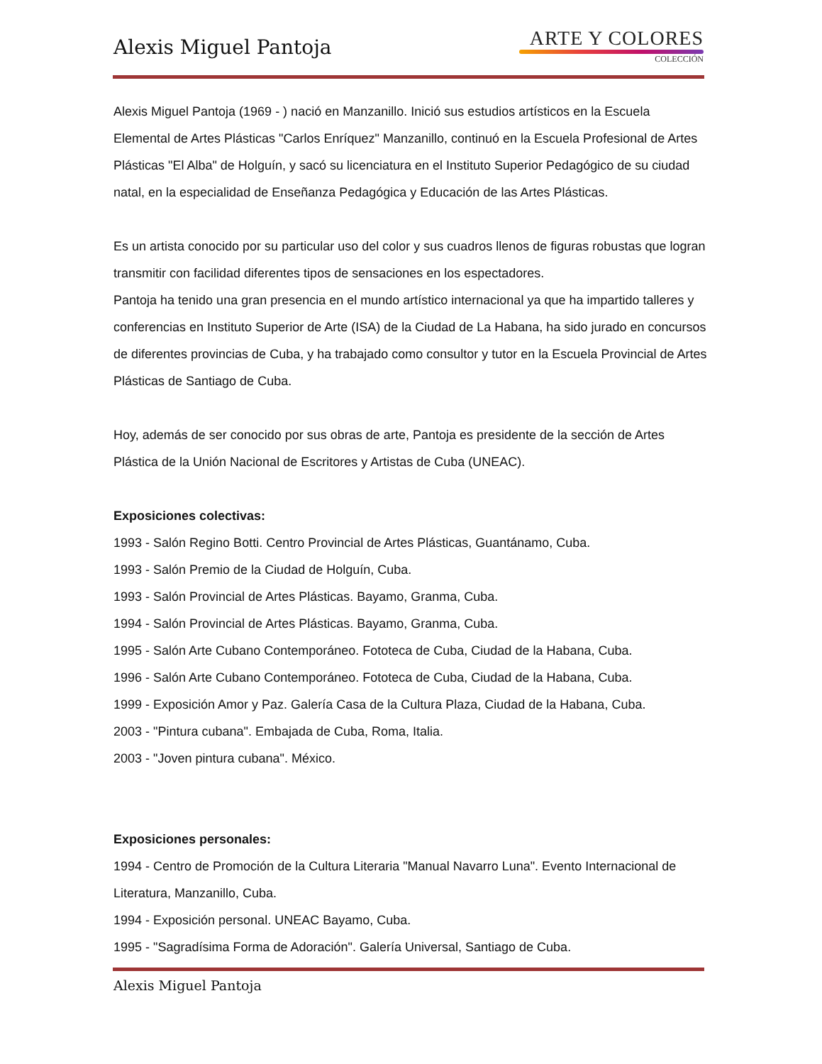Alexis Miguel Pantoja
ARTE Y COLORES
COLECCIÓN
Alexis Miguel Pantoja (1969 - ) nació en Manzanillo. Inició sus estudios artísticos en la Escuela Elemental de Artes Plásticas "Carlos Enríquez" Manzanillo, continuó en la Escuela Profesional de Artes Plásticas "El Alba" de Holguín, y sacó su licenciatura en el Instituto Superior Pedagógico de su ciudad natal, en la especialidad de Enseñanza Pedagógica y Educación de las Artes Plásticas.
Es un artista conocido por su particular uso del color y sus cuadros llenos de figuras robustas que logran transmitir con facilidad diferentes tipos de sensaciones en los espectadores.
Pantoja ha tenido una gran presencia en el mundo artístico internacional ya que ha impartido talleres y conferencias en Instituto Superior de Arte (ISA) de la Ciudad de La Habana, ha sido jurado en concursos de diferentes provincias de Cuba, y ha trabajado como consultor y tutor en la Escuela Provincial de Artes Plásticas de Santiago de Cuba.
Hoy, además de ser conocido por sus obras de arte, Pantoja es presidente de la sección de Artes Plástica de la Unión Nacional de Escritores y Artistas de Cuba (UNEAC).
Exposiciones colectivas:
1993 - Salón Regino Botti. Centro Provincial de Artes Plásticas, Guantánamo, Cuba.
1993 - Salón Premio de la Ciudad de Holguín, Cuba.
1993 - Salón Provincial de Artes Plásticas. Bayamo, Granma, Cuba.
1994 - Salón Provincial de Artes Plásticas. Bayamo, Granma, Cuba.
1995 - Salón Arte Cubano Contemporáneo. Fototeca de Cuba, Ciudad de la Habana, Cuba.
1996 - Salón Arte Cubano Contemporáneo. Fototeca de Cuba, Ciudad de la Habana, Cuba.
1999 - Exposición Amor y Paz. Galería Casa de la Cultura Plaza, Ciudad de la Habana, Cuba.
2003 - "Pintura cubana". Embajada de Cuba, Roma, Italia.
2003 - "Joven pintura cubana". México.
Exposiciones personales:
1994 - Centro de Promoción de la Cultura Literaria "Manual Navarro Luna". Evento Internacional de Literatura, Manzanillo, Cuba.
1994 - Exposición personal. UNEAC Bayamo, Cuba.
1995 - "Sagradísima Forma de Adoración". Galería Universal, Santiago de Cuba.
Alexis Miguel Pantoja